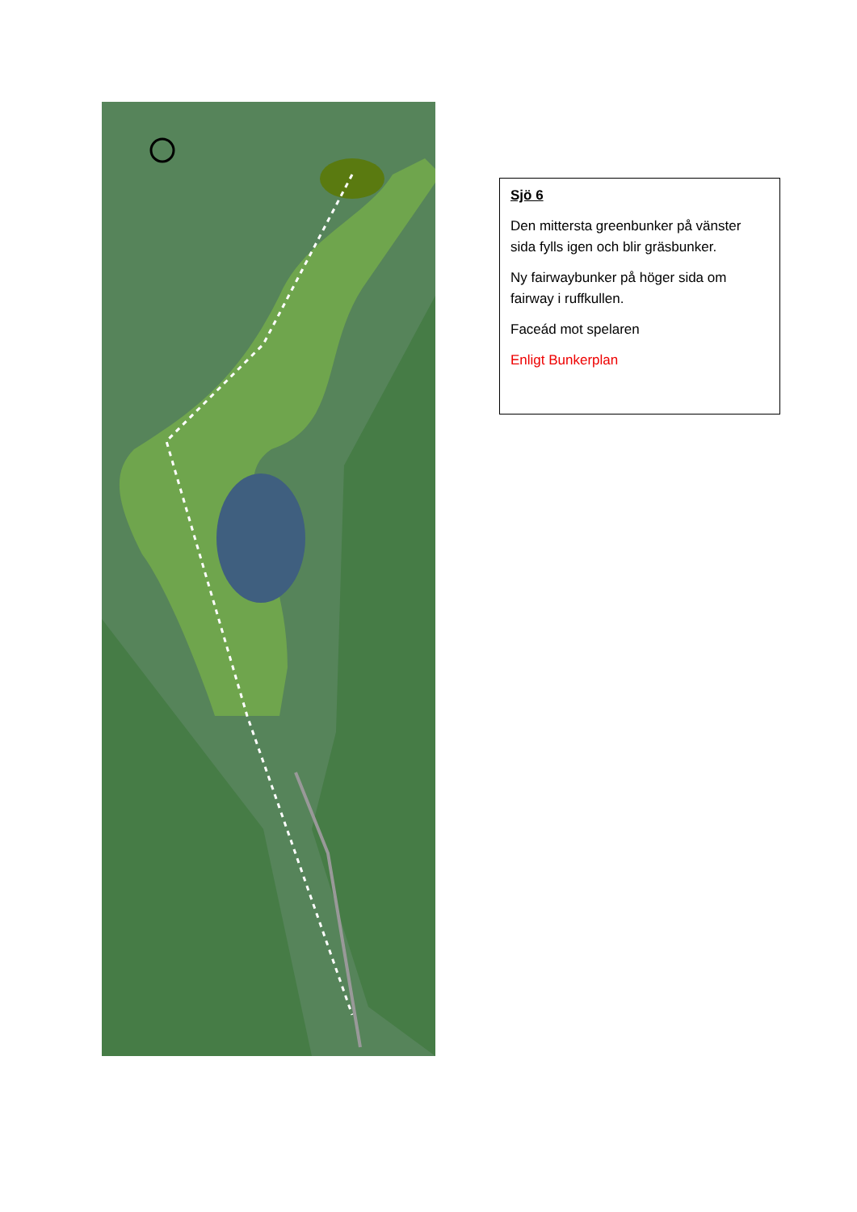Sjö 6
Den mittersta greenbunker på vänster sida fylls igen och blir gräsbunker.
Ny fairwaybunker på höger sida om fairway i ruffkullen.
Faceád mot spelaren
Enligt Bunkerplan